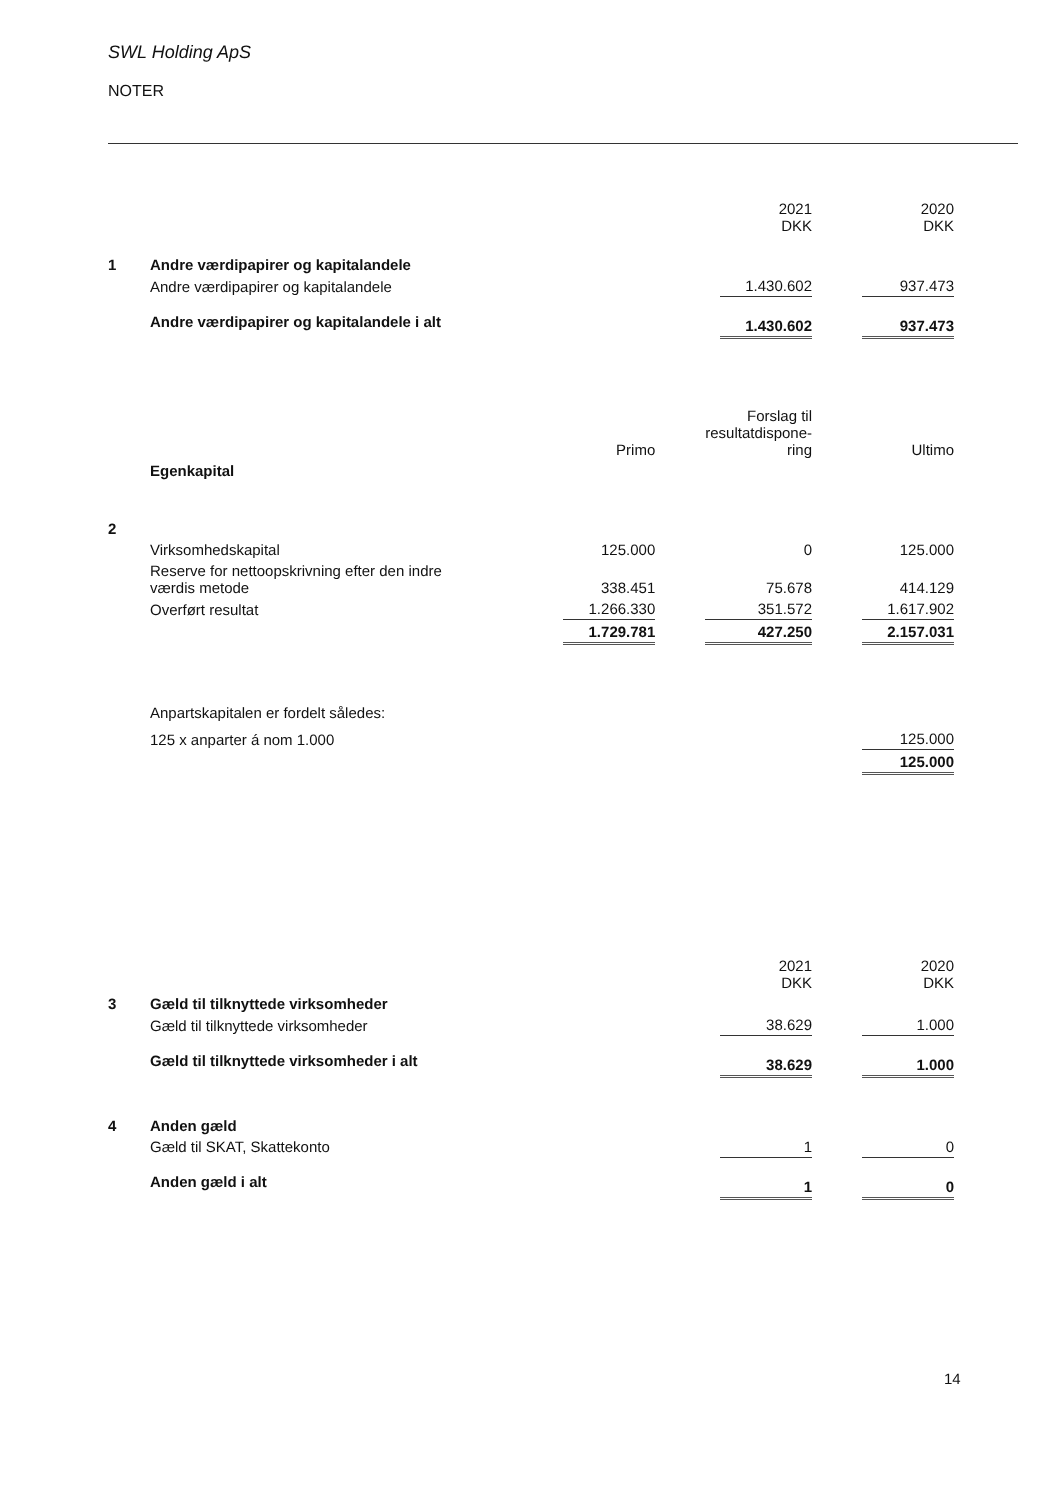SWL Holding ApS
NOTER
| | | 2021 DKK | | 2020 DKK |
| 1 | Andre værdipapirer og kapitalandele | | | |
| | Andre værdipapirer og kapitalandele | 1.430.602 | | 937.473 |
| | Andre værdipapirer og kapitalandele i alt | 1.430.602 | | 937.473 |
| | | Primo | | Forslag til resultatdispone- ring | | Ultimo |
| 2 | Egenkapital | | | | | |
| | Virksomhedskapital | 125.000 | | 0 | | 125.000 |
| | Reserve for nettoopskrivning efter den indre værdis metode | 338.451 | | 75.678 | | 414.129 |
| | Overført resultat | 1.266.330 | | 351.572 | | 1.617.902 |
| | | 1.729.781 | | 427.250 | | 2.157.031 |
| | Anpartskapitalen er fordelt således: | | | | | |
| | 125 x anparter á nom 1.000 | | | | | 125.000 |
| | | | | | | 125.000 |
| | | 2021 DKK | | 2020 DKK |
| 3 | Gæld til tilknyttede virksomheder | | | |
| | Gæld til tilknyttede virksomheder | 38.629 | | 1.000 |
| | Gæld til tilknyttede virksomheder i alt | 38.629 | | 1.000 |
| 4 | Anden gæld | | | |
| | Gæld til SKAT, Skattekonto | 1 | | 0 |
| | Anden gæld i alt | 1 | | 0 |
14